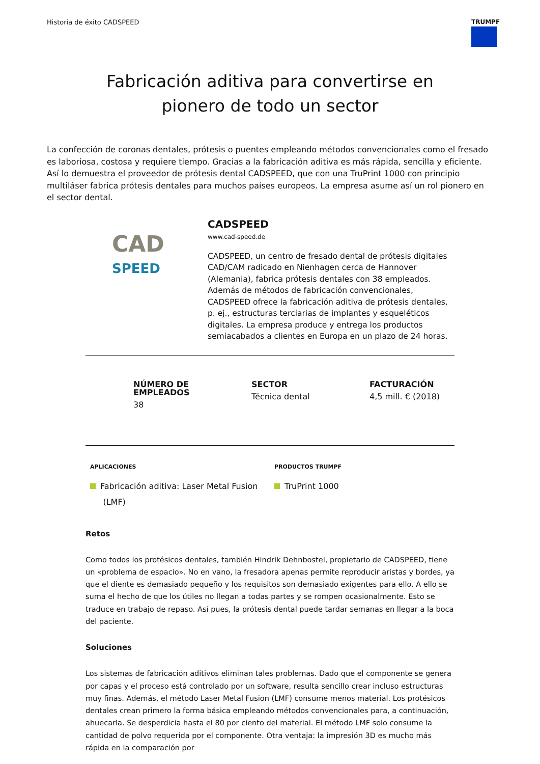Historia de éxito CADSPEED TRUMPF
Fabricación aditiva para convertirse en
pionero de todo un sector
La confección de coronas dentales, prótesis o puentes empleando métodos convencionales como el fresado es laboriosa, costosa y requiere tiempo. Gracias a la fabricación aditiva es más rápida, sencilla y eficiente. Así lo demuestra el proveedor de prótesis dental CADSPEED, que con una TruPrint 1000 con principio multiláser fabrica prótesis dentales para muchos países europeos. La empresa asume así un rol pionero en el sector dental.
CAD
SPEED
CADSPEED
www.cad-speed.de
CADSPEED, un centro de fresado dental de prótesis digitales CAD/CAM radicado en Nienhagen cerca de Hannover (Alemania), fabrica prótesis dentales con 38 empleados. Además de métodos de fabricación convencionales, CADSPEED ofrece la fabricación aditiva de prótesis dentales, p. ej., estructuras terciarias de implantes y esqueléticos digitales. La empresa produce y entrega los productos semiacabados a clientes en Europa en un plazo de 24 horas.
NÚMERO DE
EMPLEADOS
38
SECTOR
Técnica dental
FACTURACIÓN
4,5 mill. € (2018)
APLICACIONES
Fabricación aditiva: Laser Metal Fusion
(LMF)
PRODUCTOS TRUMPF
TruPrint 1000
Retos
Como todos los protésicos dentales, también Hindrik Dehnbostel, propietario de CADSPEED, tiene un «problema de espacio». No en vano, la fresadora apenas permite reproducir aristas y bordes, ya que el diente es demasiado pequeño y los requisitos son demasiado exigentes para ello. A ello se suma el hecho de que los útiles no llegan a todas partes y se rompen ocasionalmente. Esto se traduce en trabajo de repaso. Así pues, la prótesis dental puede tardar semanas en llegar a la boca del paciente.
Soluciones
Los sistemas de fabricación aditivos eliminan tales problemas. Dado que el componente se genera por capas y el proceso está controlado por un software, resulta sencillo crear incluso estructuras muy finas. Además, el método Laser Metal Fusion (LMF) consume menos material. Los protésicos dentales crean primero la forma básica empleando métodos convencionales para, a continuación, ahuecarla. Se desperdicia hasta el 80 por ciento del material. El método LMF solo consume la cantidad de polvo requerida por el componente. Otra ventaja: la impresión 3D es mucho más rápida en la comparación por